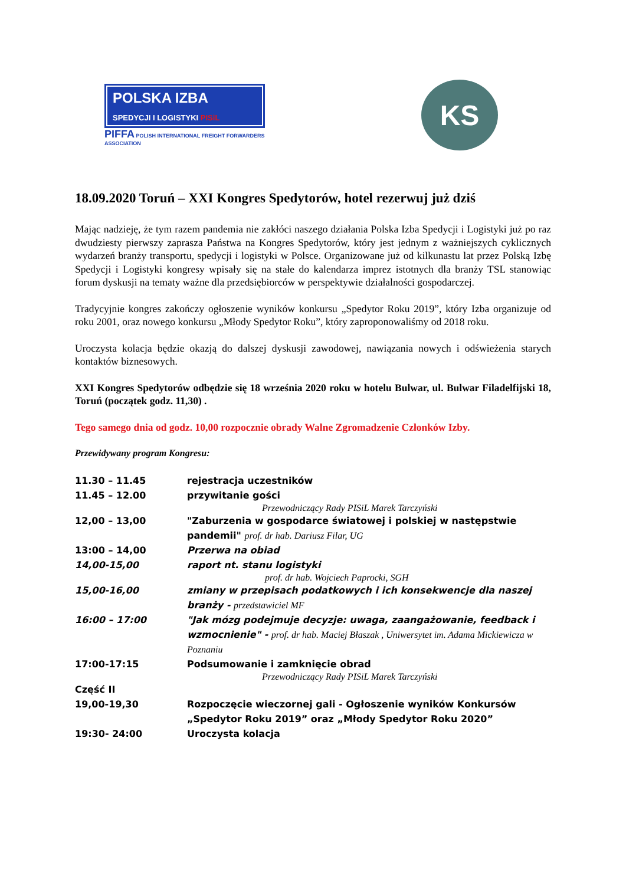POLSKA IZBA
SPEDYCJI I LOGISTYKI PISiL
PIFFA POLISH INTERNATIONAL FREIGHT FORWARDERS ASSOCIATION
KS
18.09.2020 Toruń – XXI Kongres Spedytorów, hotel rezerwuj już dziś
Mając nadzieję, że tym razem pandemia nie zakłóci naszego działania Polska Izba Spedycji i Logistyki już po raz dwudziesty pierwszy zaprasza Państwa na Kongres Spedytorów, który jest jednym z ważniejszych cyklicznych wydarzeń branży transportu, spedycji i logistyki w Polsce. Organizowane już od kilkunastu lat przez Polską Izbę Spedycji i Logistyki kongresy wpisały się na stałe do kalendarza imprez istotnych dla branży TSL stanowiąc forum dyskusji na tematy ważne dla przedsiębiorców w perspektywie działalności gospodarczej.
Tradycyjnie kongres zakończy ogłoszenie wyników konkursu „Spedytor Roku 2019”, który Izba organizuje od roku 2001, oraz nowego konkursu „Młody Spedytor Roku”, który zaproponowaliśmy od 2018 roku.
Uroczysta kolacja będzie okazją do dalszej dyskusji zawodowej, nawiązania nowych i odświeżenia starych kontaktów biznesowych.
XXI Kongres Spedytorów odbędzie się 18 września 2020 roku w hotelu Bulwar, ul. Bulwar Filadelfijski 18, Toruń (początek godz. 11,30) .
Tego samego dnia od godz. 10,00 rozpocznie obrady Walne Zgromadzenie Członków Izby.
Przewidywany program Kongresu:
11.30 – 11.45 rejestracja uczestników
11.45 – 12.00 przywitanie gości
Przewodniczący Rady PISiL Marek Tarczyński
12,00 – 13,00 "Zaburzenia w gospodarce światowej i polskiej w następstwie pandemii" prof. dr hab. Dariusz Filar, UG
13:00 – 14,00 Przerwa na obiad
14,00-15,00 raport nt. stanu logistyki
prof. dr hab. Wojciech Paprocki, SGH
15,00-16,00 zmiany w przepisach podatkowych i ich konsekwencje dla naszej branży - przedstawiciel MF
16:00 – 17:00 "Jak mózg podejmuje decyzje: uwaga, zaangażowanie, feedback i wzmocnienie" - prof. dr hab. Maciej Błaszak , Uniwersytet im. Adama Mickiewicza w Poznaniu
17:00-17:15 Podsumowanie i zamknięcie obrad
Przewodniczący Rady PISiL Marek Tarczyński
Część II
19,00-19,30 Rozpoczęcie wieczornej gali - Ogłoszenie wyników Konkursów „Spedytor Roku 2019” oraz „Młody Spedytor Roku 2020”
19:30- 24:00 Uroczysta kolacja